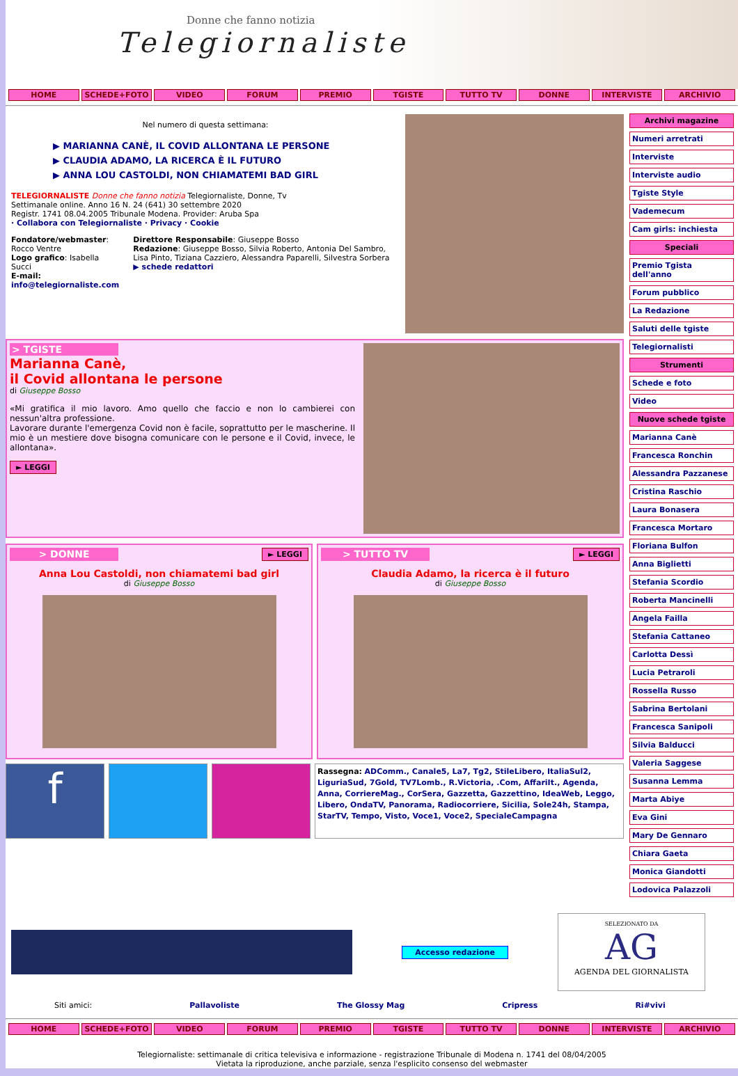Donne che fanno notizia
Telegiornaliste
HOME SCHEDE+FOTO VIDEO FORUM PREMIO TGISTE TUTTO TV DONNE INTERVISTE ARCHIVIO
Nel numero di questa settimana:
▶ MARIANNA CANÈ, IL COVID ALLONTANA LE PERSONE
▶ CLAUDIA ADAMO, LA RICERCA È IL FUTURO
▶ ANNA LOU CASTOLDI, NON CHIAMATEMI BAD GIRL
TELEGIORNALISTE Donne che fanno notizia Telegiornaliste, Donne, Tv
Settimanale online. Anno 16 N. 24 (641) 30 settembre 2020
Registr. 1741 08.04.2005 Tribunale Modena. Provider: Aruba Spa
· Collabora con Telegiornaliste · Privacy · Cookie
Fondatore/webmaster: Rocco Ventre
Logo grafico: Isabella Succi
E-mail: info@telegiornaliste.com
Direttore Responsabile: Giuseppe Bosso
Redazione: Giuseppe Bosso, Silvia Roberto, Antonia Del Sambro, Lisa Pinto, Tiziana Cazziero, Alessandra Paparelli, Silvestra Sorbera
▶ schede redattori
> TGISTE
Marianna Canè,
il Covid allontana le persone
di Giuseppe Bosso
«Mi gratifica il mio lavoro. Amo quello che faccio e non lo cambierei con nessun'altra professione.
Lavorare durante l'emergenza Covid non è facile, soprattutto per le mascherine. Il mio è un mestiere dove bisogna comunicare con le persone e il Covid, invece, le allontana».
► LEGGI
> DONNE ► LEGGI
Anna Lou Castoldi, non chiamatemi bad girl
di Giuseppe Bosso
> TUTTO TV ► LEGGI
Claudia Adamo, la ricerca è il futuro
di Giuseppe Bosso
f
Rassegna: ADComm., Canale5, La7, Tg2, StileLibero, ItaliaSul2, LiguriaSud, 7Gold, TV7Lomb., R.Victoria, .Com, AffariIt., Agenda, Anna, CorriereMag., CorSera, Gazzetta, Gazzettino, IdeaWeb, Leggo, Libero, OndaTV, Panorama, Radiocorriere, Sicilia, Sole24h, Stampa, StarTV, Tempo, Visto, Voce1, Voce2, SpecialeCampagna
Archivi magazine
Numeri arretrati
Interviste
Interviste audio
Tgiste Style
Vademecum
Cam girls: inchiesta
Speciali
Premio Tgista dell'anno
Forum pubblico
La Redazione
Saluti delle tgiste
Telegiornalisti
Strumenti
Schede e foto
Video
Nuove schede tgiste
Marianna Canè
Francesca Ronchin
Alessandra Pazzanese
Cristina Raschio
Laura Bonasera
Francesca Mortaro
Floriana Bulfon
Anna Biglietti
Stefania Scordio
Roberta Mancinelli
Angela Failla
Stefania Cattaneo
Carlotta Dessì
Lucia Petraroli
Rossella Russo
Sabrina Bertolani
Francesca Sanipoli
Silvia Balducci
Valeria Saggese
Susanna Lemma
Marta Abiye
Eva Gini
Mary De Gennaro
Chiara Gaeta
Monica Giandotti
Lodovica Palazzoli
Accesso redazione
SELEZIONATO DA
AG
AGENDA DEL GIORNALISTA
Siti amici: Pallavoliste The Glossy Mag Cripress Ri#vivi
HOME SCHEDE+FOTO VIDEO FORUM PREMIO TGISTE TUTTO TV DONNE INTERVISTE ARCHIVIO
Telegiornaliste: settimanale di critica televisiva e informazione - registrazione Tribunale di Modena n. 1741 del 08/04/2005
Vietata la riproduzione, anche parziale, senza l'esplicito consenso del webmaster